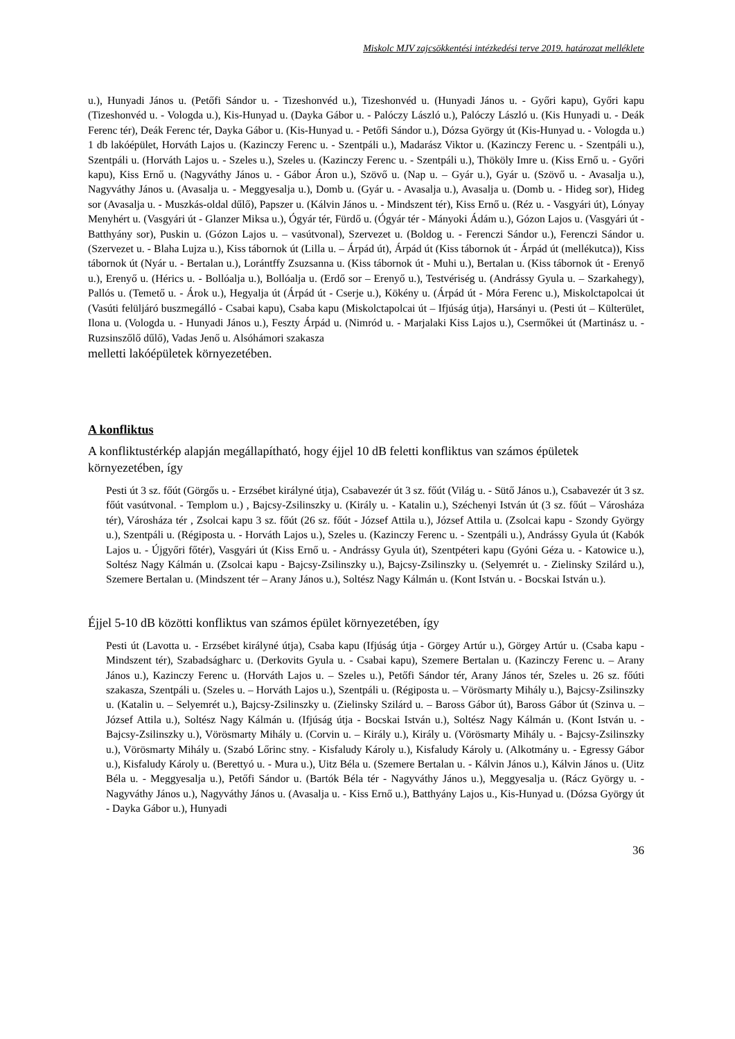Miskolc MJV zajcsökkentési intézkedési terve 2019. határozat melléklete
u.), Hunyadi János u. (Petőfi Sándor u. - Tizeshonvéd u.), Tizeshonvéd u. (Hunyadi János u. - Győri kapu), Győri kapu (Tizeshonvéd u. - Vologda u.), Kis-Hunyad u. (Dayka Gábor u. - Palóczy László u.), Palóczy László u. (Kis Hunyadi u. - Deák Ferenc tér), Deák Ferenc tér, Dayka Gábor u. (Kis-Hunyad u. - Petőfi Sándor u.), Dózsa György út (Kis-Hunyad u. - Vologda u.) 1 db lakóépület, Horváth Lajos u. (Kazinczy Ferenc u. - Szentpáli u.), Madarász Viktor u. (Kazinczy Ferenc u. - Szentpáli u.), Szentpáli u. (Horváth Lajos u. - Szeles u.), Szeles u. (Kazinczy Ferenc u. - Szentpáli u.), Thököly Imre u. (Kiss Ernő u. - Győri kapu), Kiss Ernő u. (Nagyváthy János u. - Gábor Áron u.), Szövő u. (Nap u. – Gyár u.), Gyár u. (Szövő u. - Avasalja u.), Nagyváthy János u. (Avasalja u. - Meggyesalja u.), Domb u. (Gyár u. - Avasalja u.), Avasalja u. (Domb u. - Hideg sor), Hideg sor (Avasalja u. - Muszkás-oldal dűlő), Papszer u. (Kálvin János u. - Mindszent tér), Kiss Ernő u. (Réz u. - Vasgyári út), Lónyay Menyhért u. (Vasgyári út - Glanzer Miksa u.), Ógyár tér, Fürdő u. (Ógyár tér - Mányoki Ádám u.), Gózon Lajos u. (Vasgyári út - Batthyány sor), Puskin u. (Gózon Lajos u. – vasútvonal), Szervezet u. (Boldog u. - Ferenczi Sándor u.), Ferenczi Sándor u. (Szervezet u. - Blaha Lujza u.), Kiss tábornok út (Lilla u. – Árpád út), Árpád út (Kiss tábornok út - Árpád út (mellékutca)), Kiss tábornok út (Nyár u. - Bertalan u.), Lorántffy Zsuzsanna u. (Kiss tábornok út - Muhi u.), Bertalan u. (Kiss tábornok út - Erenyő u.), Erenyő u. (Hérics u. - Bollóalja u.), Bollóalja u. (Erdő sor – Erenyő u.), Testvériség u. (Andrássy Gyula u. – Szarkahegy), Pallós u. (Temető u. - Árok u.), Hegyalja út (Árpád út - Cserje u.), Kökény u. (Árpád út - Móra Ferenc u.), Miskolctapolcai út (Vasúti felüljáró buszmegálló - Csabai kapu), Csaba kapu (Miskolctapolcai út – Ifjúság útja), Harsányi u. (Pesti út – Külterület, Ilona u. (Vologda u. - Hunyadi János u.), Feszty Árpád u. (Nimród u. - Marjalaki Kiss Lajos u.), Csermőkei út (Martinász u. - Ruzsinszőlő dűlő), Vadas Jenő u. Alsóhámori szakasza
melletti lakóépületek környezetében.
A konfliktus
A konfliktustérkép alapján megállapítható, hogy éjjel 10 dB feletti konfliktus van számos épületek környezetében, így
Pesti út 3 sz. főút (Görgős u. - Erzsébet királyné útja), Csabavezér út 3 sz. főút (Világ u. - Sütő János u.), Csabavezér út 3 sz. főút vasútvonal. - Templom u.) , Bajcsy-Zsilinszky u. (Király u. - Katalin u.), Széchenyi István út (3 sz. főút – Városháza tér), Városháza tér , Zsolcai kapu 3 sz. főút (26 sz. főút - József Attila u.), József Attila u. (Zsolcai kapu - Szondy György u.), Szentpáli u. (Régiposta u. - Horváth Lajos u.), Szeles u. (Kazinczy Ferenc u. - Szentpáli u.), Andrássy Gyula út (Kabók Lajos u. - Újgyőri főtér), Vasgyári út (Kiss Ernő u. - Andrássy Gyula út), Szentpéteri kapu (Gyóni Géza u. - Katowice u.), Soltész Nagy Kálmán u. (Zsolcai kapu - Bajcsy-Zsilinszky u.), Bajcsy-Zsilinszky u. (Selyemrét u. - Zielinsky Szilárd u.), Szemere Bertalan u. (Mindszent tér – Arany János u.), Soltész Nagy Kálmán u. (Kont István u. - Bocskai István u.).
Éjjel 5-10 dB közötti konfliktus van számos épület környezetében, így
Pesti út (Lavotta u. - Erzsébet királyné útja), Csaba kapu (Ifjúság útja - Görgey Artúr u.), Görgey Artúr u. (Csaba kapu - Mindszent tér), Szabadságharc u. (Derkovits Gyula u. - Csabai kapu), Szemere Bertalan u. (Kazinczy Ferenc u. – Arany János u.), Kazinczy Ferenc u. (Horváth Lajos u. – Szeles u.), Petőfi Sándor tér, Arany János tér, Szeles u. 26 sz. főúti szakasza, Szentpáli u. (Szeles u. – Horváth Lajos u.), Szentpáli u. (Régiposta u. – Vörösmarty Mihály u.), Bajcsy-Zsilinszky u. (Katalin u. – Selyemrét u.), Bajcsy-Zsilinszky u. (Zielinsky Szilárd u. – Baross Gábor út), Baross Gábor út (Szinva u. – József Attila u.), Soltész Nagy Kálmán u. (Ifjúság útja - Bocskai István u.), Soltész Nagy Kálmán u. (Kont István u. - Bajcsy-Zsilinszky u.), Vörösmarty Mihály u. (Corvin u. – Király u.), Király u. (Vörösmarty Mihály u. - Bajcsy-Zsilinszky u.), Vörösmarty Mihály u. (Szabó Lőrinc stny. - Kisfaludy Károly u.), Kisfaludy Károly u. (Alkotmány u. - Egressy Gábor u.), Kisfaludy Károly u. (Berettyó u. - Mura u.), Uitz Béla u. (Szemere Bertalan u. - Kálvin János u.), Kálvin János u. (Uitz Béla u. - Meggyesalja u.), Petőfi Sándor u. (Bartók Béla tér - Nagyváthy János u.), Meggyesalja u. (Rácz György u. - Nagyváthy János u.), Nagyváthy János u. (Avasalja u. - Kiss Ernő u.), Batthyány Lajos u., Kis-Hunyad u. (Dózsa György út - Dayka Gábor u.), Hunyadi
36